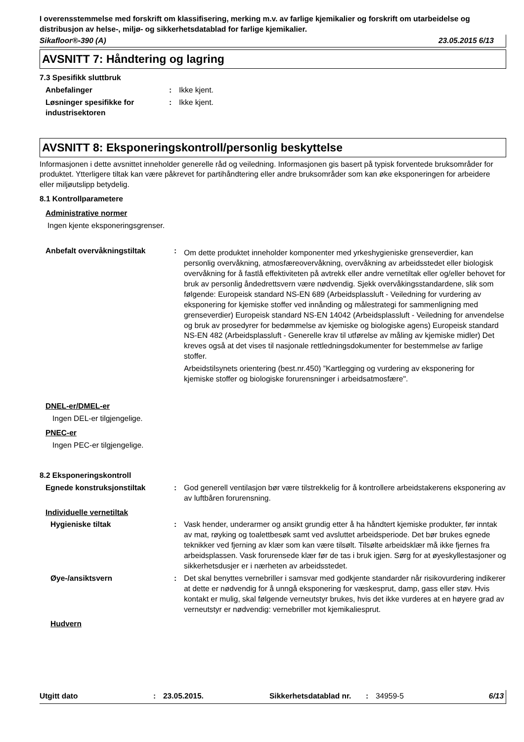I overensstemmelse med forskrift om klassifisering, merking m.v. av farlige kjemikalier og forskrift om utarbeidelse og distribusjon av helse-, miljø- og sikkerhetsdatablad for farlige kjemikalier.
Sikafloor®-390 (A) 23.05.2015 6/13
AVSNITT 7: Håndtering og lagring
7.3 Spesifikk sluttbruk
Anbefalinger : Ikke kjent.
Løsninger spesifikke for industrisektoren
: Ikke kjent.
AVSNITT 8: Eksponeringskontroll/personlig beskyttelse
Informasjonen i dette avsnittet inneholder generelle råd og veiledning. Informasjonen gis basert på typisk forventede bruksområder for produktet. Ytterligere tiltak kan være påkrevet for partihåndtering eller andre bruksområder som kan øke eksponeringen for arbeidere eller miljøutslipp betydelig.
8.1 Kontrollparametere
Administrative normer
Ingen kjente eksponeringsgrenser.
Anbefalt overvåkningstiltak :
Om dette produktet inneholder komponenter med yrkeshygieniske grenseverdier, kan personlig overvåkning, atmosfæreovervåkning, overvåkning av arbeidsstedet eller biologisk overvåkning for å fastlå effektiviteten på avtrekk eller andre vernetiltak eller og/eller behovet for bruk av personlig åndedrettsvern være nødvendig. Sjekk overvåkingsstandardene, slik som følgende: Europeisk standard NS-EN 689 (Arbeidsplassluft - Veiledning for vurdering av eksponering for kjemiske stoffer ved innånding og målestrategi for sammenligning med grenseverdier) Europeisk standard NS-EN 14042 (Arbeidsplassluft - Veiledning for anvendelse og bruk av prosedyrer for bedømmelse av kjemiske og biologiske agens) Europeisk standard NS-EN 482 (Arbeidsplassluft - Generelle krav til utførelse av måling av kjemiske midler) Det kreves også at det vises til nasjonale rettledningsdokumenter for bestemmelse av farlige stoffer.
Arbeidstilsynets orientering (best.nr.450) ”Kartlegging og vurdering av eksponering for kjemiske stoffer og biologiske forurensninger i arbeidsatmosfære".
DNEL-er/DMEL-er
Ingen DEL-er tilgjengelige.
PNEC-er
Ingen PEC-er tilgjengelige.
8.2 Eksponeringskontroll
Egnede konstruksjonstiltak : God generell ventilasjon bør være tilstrekkelig for å kontrollere arbeidstakerens eksponering av av luftbåren forurensning.
Individuelle vernetiltak
Hygieniske tiltak : Vask hender, underarmer og ansikt grundig etter å ha håndtert kjemiske produkter, før inntak av mat, røyking og toalettbesøk samt ved avsluttet arbeidsperiode. Det bør brukes egnede teknikker ved fjerning av klær som kan være tilsølt. Tilsølte arbeidsklær må ikke fjernes fra arbeidsplassen. Vask forurensede klær før de tas i bruk igjen. Sørg for at øyeskyllestasjoner og sikkerhetsdusjer er i nærheten av arbeidsstedet.
Øye-/ansiktsvern : Det skal benyttes vernebriller i samsvar med godkjente standarder når risikovurdering indikerer at dette er nødvendig for å unngå eksponering for væskesprut, damp, gass eller støv. Hvis kontakt er mulig, skal følgende verneutstyr brukes, hvis det ikke vurderes at en høyere grad av verneutstyr er nødvendig: vernebriller mot kjemikaliesprut.
Hudvern
Utgitt dato: 23.05.2015. Sikkerhetsdatablad nr.: 34959-5 6/13